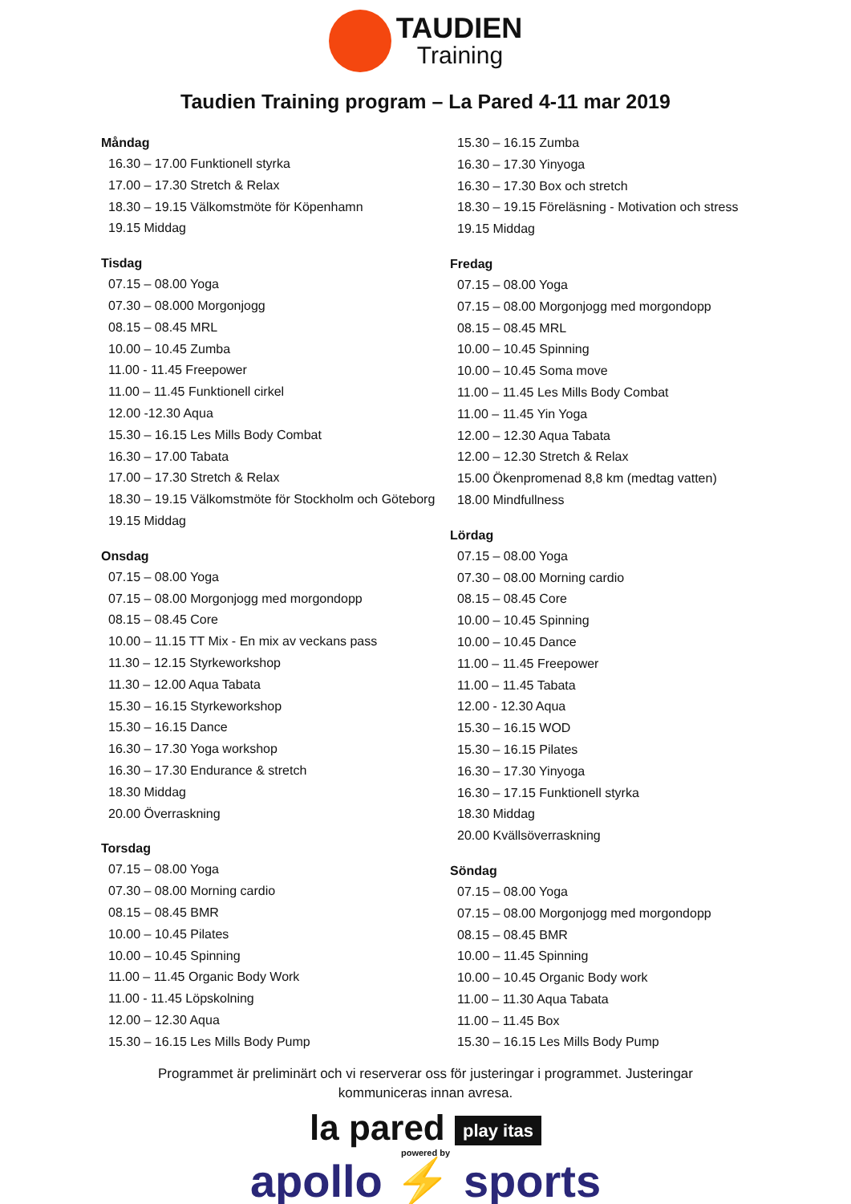TAUDIEN
Training
Taudien Training program – La Pared 4-11 mar 2019
Måndag
16.30 – 17.00 Funktionell styrka
17.00 – 17.30 Stretch & Relax
18.30 – 19.15 Välkomstmöte för Köpenhamn
19.15 Middag
Tisdag
07.15 – 08.00 Yoga
07.30 – 08.000 Morgonjogg
08.15 – 08.45 MRL
10.00 – 10.45 Zumba
11.00 - 11.45 Freepower
11.00 – 11.45 Funktionell cirkel
12.00 -12.30 Aqua
15.30 – 16.15 Les Mills Body Combat
16.30 – 17.00 Tabata
17.00 – 17.30 Stretch & Relax
18.30 – 19.15 Välkomstmöte för Stockholm och Göteborg
19.15 Middag
Onsdag
07.15 – 08.00 Yoga
07.15 – 08.00 Morgonjogg med morgondopp
08.15 – 08.45 Core
10.00 – 11.15 TT Mix - En mix av veckans pass
11.30 – 12.15 Styrkeworkshop
11.30 – 12.00 Aqua Tabata
15.30 – 16.15 Styrkeworkshop
15.30 – 16.15 Dance
16.30 – 17.30 Yoga workshop
16.30 – 17.30 Endurance & stretch
18.30 Middag
20.00 Överraskning
Torsdag
07.15 – 08.00 Yoga
07.30 – 08.00 Morning cardio
08.15 – 08.45 BMR
10.00 – 10.45 Pilates
10.00 – 10.45 Spinning
11.00 – 11.45 Organic Body Work
11.00 - 11.45 Löpskolning
12.00 – 12.30 Aqua
15.30 – 16.15 Les Mills Body Pump
15.30 – 16.15 Zumba
16.30 – 17.30 Yinyoga
16.30 – 17.30 Box och stretch
18.30 – 19.15 Föreläsning - Motivation och stress
19.15 Middag
Fredag
07.15 – 08.00 Yoga
07.15 – 08.00 Morgonjogg med morgondopp
08.15 – 08.45 MRL
10.00 – 10.45 Spinning
10.00 – 10.45 Soma move
11.00 – 11.45 Les Mills Body Combat
11.00 – 11.45 Yin Yoga
12.00 – 12.30 Aqua Tabata
12.00 – 12.30 Stretch & Relax
15.00 Ökenpromenad 8,8 km (medtag vatten)
18.00 Mindfullness
Lördag
07.15 – 08.00 Yoga
07.30 – 08.00 Morning cardio
08.15 – 08.45 Core
10.00 – 10.45 Spinning
10.00 – 10.45 Dance
11.00 – 11.45 Freepower
11.00 – 11.45 Tabata
12.00 - 12.30 Aqua
15.30 – 16.15 WOD
15.30 – 16.15 Pilates
16.30 – 17.30 Yinyoga
16.30 – 17.15 Funktionell styrka
18.30 Middag
20.00 Kvällsöverraskning
Söndag
07.15 – 08.00 Yoga
07.15 – 08.00 Morgonjogg med morgondopp
08.15 – 08.45 BMR
10.00 – 11.45 Spinning
10.00 – 10.45 Organic Body work
11.00 – 11.30 Aqua Tabata
11.00 – 11.45 Box
15.30 – 16.15 Les Mills Body Pump
Programmet är preliminärt och vi reserverar oss för justeringar i programmet. Justeringar kommuniceras innan avresa.
la pared play itas
powered by
apollo ⚡ sports